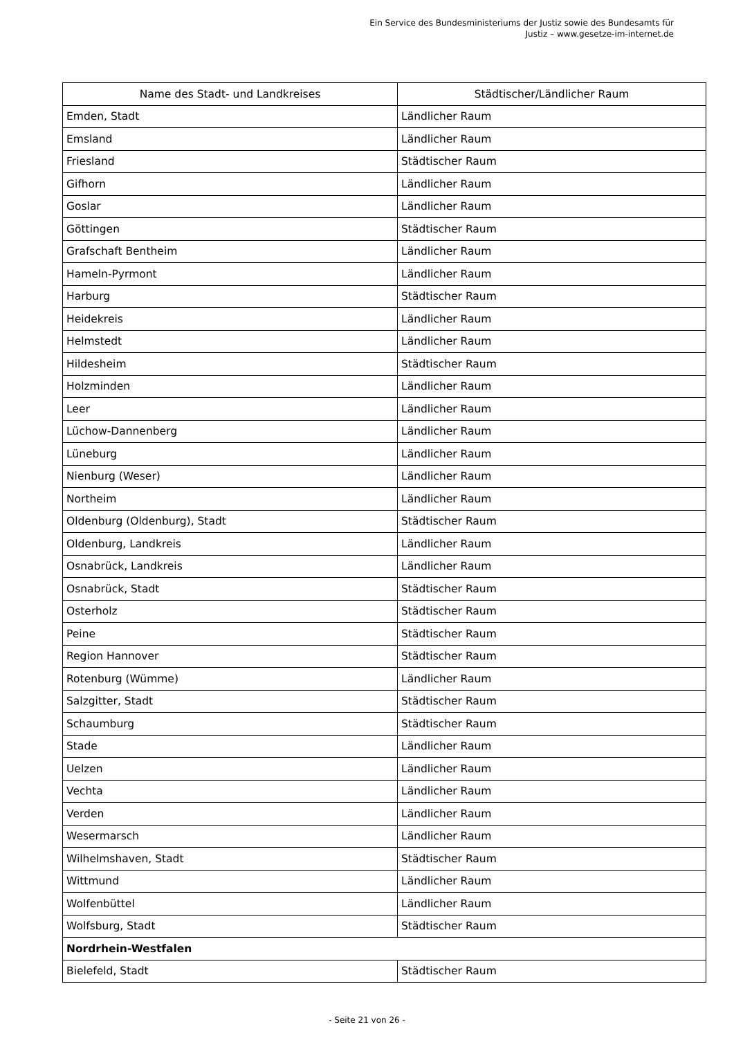Ein Service des Bundesministeriums der Justiz sowie des Bundesamts für
Justiz – www.gesetze-im-internet.de
| Name des Stadt- und Landkreises | Städtischer/Ländlicher Raum |
| --- | --- |
| Emden, Stadt | Ländlicher Raum |
| Emsland | Ländlicher Raum |
| Friesland | Städtischer Raum |
| Gifhorn | Ländlicher Raum |
| Goslar | Ländlicher Raum |
| Göttingen | Städtischer Raum |
| Grafschaft Bentheim | Ländlicher Raum |
| Hameln-Pyrmont | Ländlicher Raum |
| Harburg | Städtischer Raum |
| Heidekreis | Ländlicher Raum |
| Helmstedt | Ländlicher Raum |
| Hildesheim | Städtischer Raum |
| Holzminden | Ländlicher Raum |
| Leer | Ländlicher Raum |
| Lüchow-Dannenberg | Ländlicher Raum |
| Lüneburg | Ländlicher Raum |
| Nienburg (Weser) | Ländlicher Raum |
| Northeim | Ländlicher Raum |
| Oldenburg (Oldenburg), Stadt | Städtischer Raum |
| Oldenburg, Landkreis | Ländlicher Raum |
| Osnabrück, Landkreis | Ländlicher Raum |
| Osnabrück, Stadt | Städtischer Raum |
| Osterholz | Städtischer Raum |
| Peine | Städtischer Raum |
| Region Hannover | Städtischer Raum |
| Rotenburg (Wümme) | Ländlicher Raum |
| Salzgitter, Stadt | Städtischer Raum |
| Schaumburg | Städtischer Raum |
| Stade | Ländlicher Raum |
| Uelzen | Ländlicher Raum |
| Vechta | Ländlicher Raum |
| Verden | Ländlicher Raum |
| Wesermarsch | Ländlicher Raum |
| Wilhelmshaven, Stadt | Städtischer Raum |
| Wittmund | Ländlicher Raum |
| Wolfenbüttel | Ländlicher Raum |
| Wolfsburg, Stadt | Städtischer Raum |
| Nordrhein-Westfalen | |
| Bielefeld, Stadt | Städtischer Raum |
- Seite 21 von 26 -